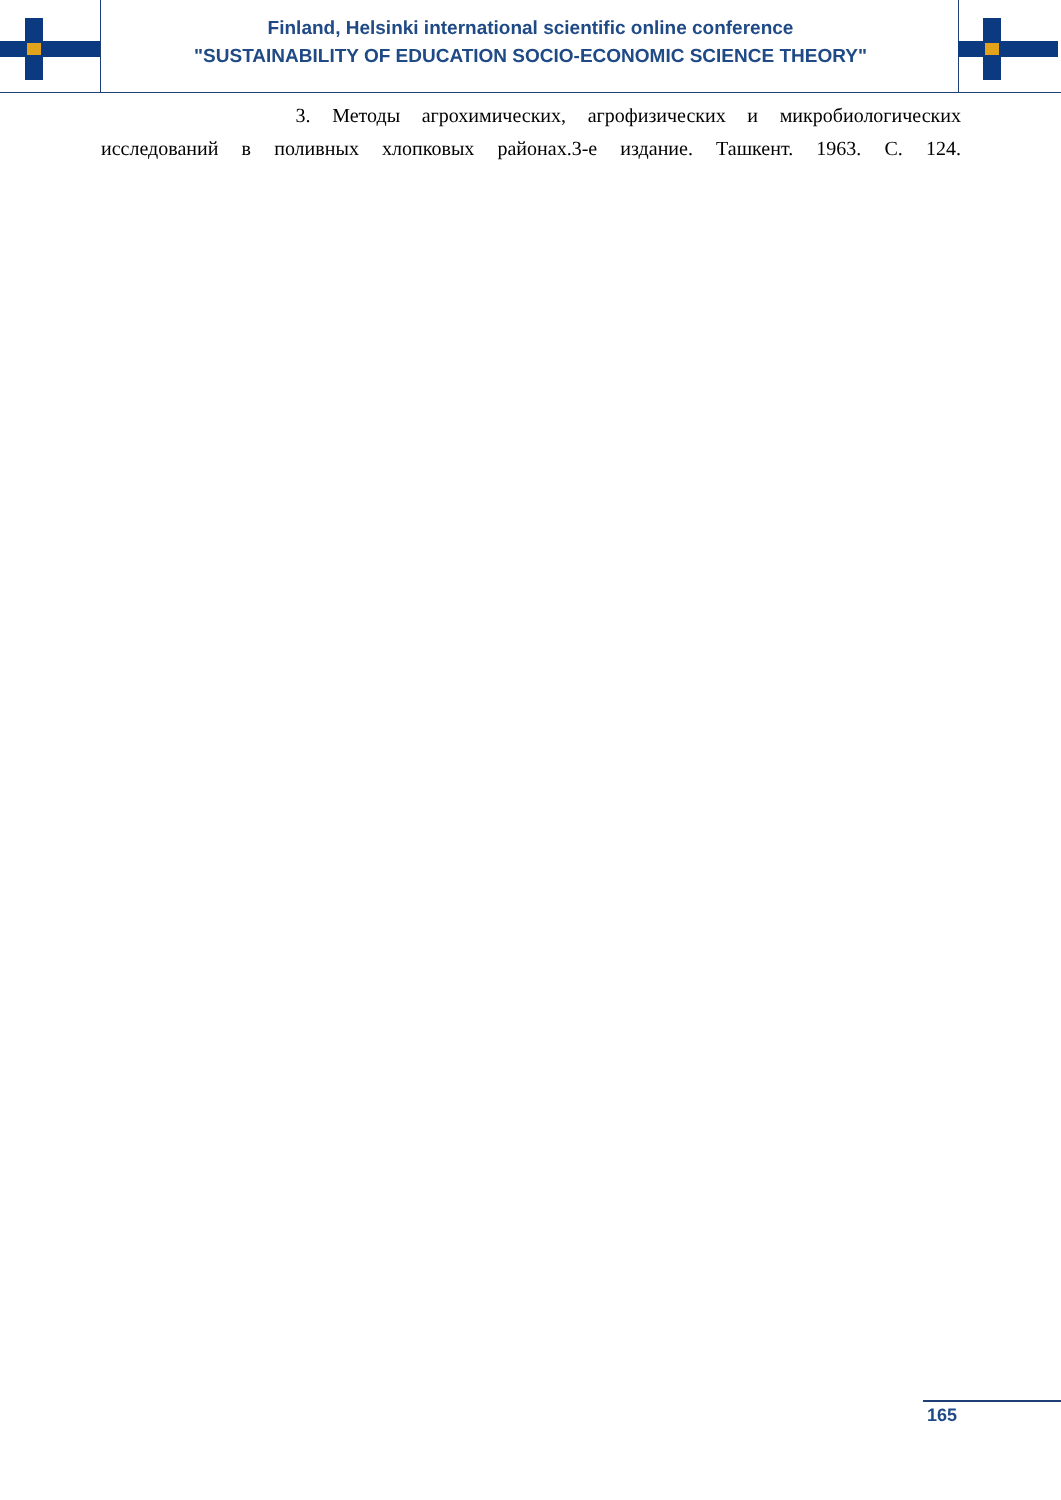Finland, Helsinki international scientific online conference
"SUSTAINABILITY OF EDUCATION SOCIO-ECONOMIC SCIENCE THEORY"
3. Методы агрохимических, агрофизических и микробиологических
исследований в поливных хлопковых районах.3-е издание. Ташкент. 1963. С. 124.
165